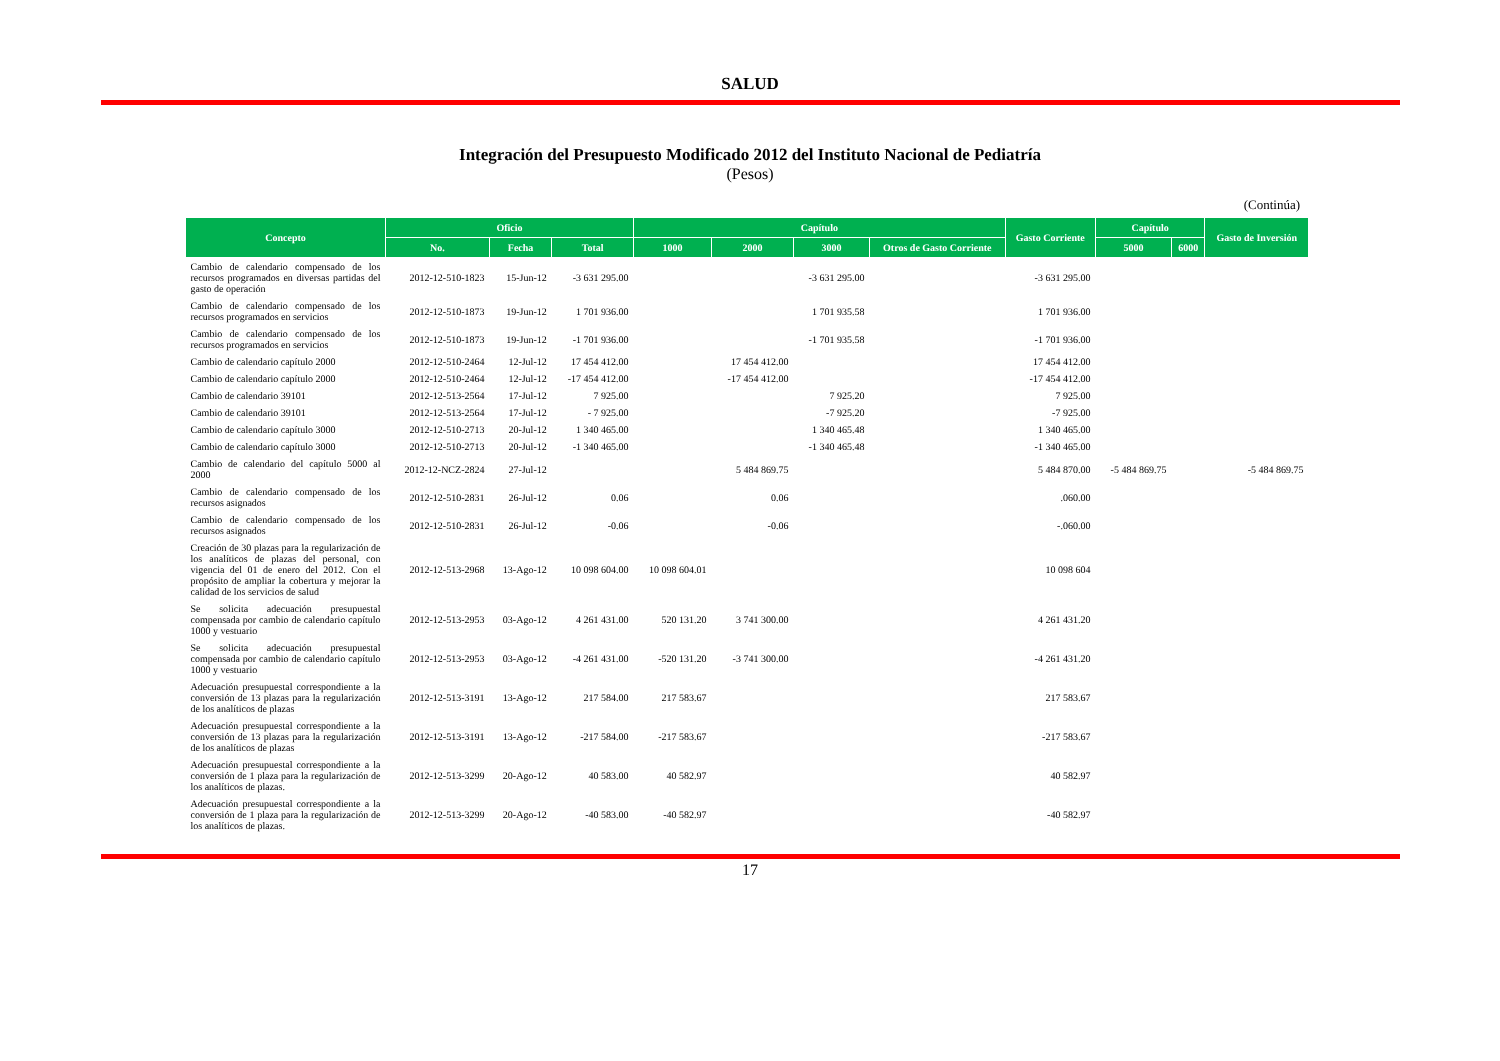SALUD
Integración del Presupuesto Modificado 2012 del Instituto Nacional de Pediatría
(Pesos)
(Continúa)
| Concepto | Oficio | | | Capítulo | | | | Gasto Corriente | Capítulo | | Gasto de Inversión |
| --- | --- | --- | --- | --- | --- | --- | --- | --- | --- | --- | --- |
| | No. | Fecha | Total | 1000 | 2000 | 3000 | Otros de Gasto Corriente | | 5000 | 6000 | |
| Cambio de calendario compensado de los recursos programados en diversas partidas del gasto de operación | 2012-12-510-1823 | 15-Jun-12 | -3 631 295.00 | | | -3 631 295.00 | | -3 631 295.00 | | | |
| Cambio de calendario compensado de los recursos programados en servicios | 2012-12-510-1873 | 19-Jun-12 | 1 701 936.00 | | | 1 701 935.58 | | 1 701 936.00 | | | |
| Cambio de calendario compensado de los recursos programados en servicios | 2012-12-510-1873 | 19-Jun-12 | -1 701 936.00 | | | -1 701 935.58 | | -1 701 936.00 | | | |
| Cambio de calendario capítulo 2000 | 2012-12-510-2464 | 12-Jul-12 | 17 454 412.00 | | 17 454 412.00 | | | 17 454 412.00 | | | |
| Cambio de calendario capítulo 2000 | 2012-12-510-2464 | 12-Jul-12 | -17 454 412.00 | | -17 454 412.00 | | | -17 454 412.00 | | | |
| Cambio de calendario 39101 | 2012-12-513-2564 | 17-Jul-12 | 7 925.00 | | | 7 925.20 | | 7 925.00 | | | |
| Cambio de calendario 39101 | 2012-12-513-2564 | 17-Jul-12 | - 7 925.00 | | | -7 925.20 | | -7 925.00 | | | |
| Cambio de calendario capítulo 3000 | 2012-12-510-2713 | 20-Jul-12 | 1 340 465.00 | | | 1 340 465.48 | | 1 340 465.00 | | | |
| Cambio de calendario capítulo 3000 | 2012-12-510-2713 | 20-Jul-12 | -1 340 465.00 | | | -1 340 465.48 | | -1 340 465.00 | | | |
| Cambio de calendario del capítulo 5000 al 2000 | 2012-12-NCZ-2824 | 27-Jul-12 | | | 5 484 869.75 | | | 5 484 870.00 | -5 484 869.75 | | -5 484 869.75 |
| Cambio de calendario compensado de los recursos asignados | 2012-12-510-2831 | 26-Jul-12 | 0.06 | | 0.06 | | | .060.00 | | | |
| Cambio de calendario compensado de los recursos asignados | 2012-12-510-2831 | 26-Jul-12 | -0.06 | | -0.06 | | | -.060.00 | | | |
| Creación de 30 plazas para la regularización de los analíticos de plazas del personal, con vigencia del 01 de enero del 2012. Con el propósito de ampliar la cobertura y mejorar la calidad de los servicios de salud | 2012-12-513-2968 | 13-Ago-12 | 10 098 604.00 | 10 098 604.01 | | | | 10 098 604 | | | |
| Se solicita adecuación presupuestal compensada por cambio de calendario capítulo 1000 y vestuario | 2012-12-513-2953 | 03-Ago-12 | 4 261 431.00 | 520 131.20 | 3 741 300.00 | | | 4 261 431.20 | | | |
| Se solicita adecuación presupuestal compensada por cambio de calendario capítulo 1000 y vestuario | 2012-12-513-2953 | 03-Ago-12 | -4 261 431.00 | -520 131.20 | -3 741 300.00 | | | -4 261 431.20 | | | |
| Adecuación presupuestal correspondiente a la conversión de 13 plazas para la regularización de los analíticos de plazas | 2012-12-513-3191 | 13-Ago-12 | 217 584.00 | 217 583.67 | | | | 217 583.67 | | | |
| Adecuación presupuestal correspondiente a la conversión de 13 plazas para la regularización de los analíticos de plazas | 2012-12-513-3191 | 13-Ago-12 | -217 584.00 | -217 583.67 | | | | -217 583.67 | | | |
| Adecuación presupuestal correspondiente a la conversión de 1 plaza para la regularización de los analíticos de plazas. | 2012-12-513-3299 | 20-Ago-12 | 40 583.00 | 40 582.97 | | | | 40 582.97 | | | |
| Adecuación presupuestal correspondiente a la conversión de 1 plaza para la regularización de los analíticos de plazas. | 2012-12-513-3299 | 20-Ago-12 | -40 583.00 | -40 582.97 | | | | -40 582.97 | | | |
17